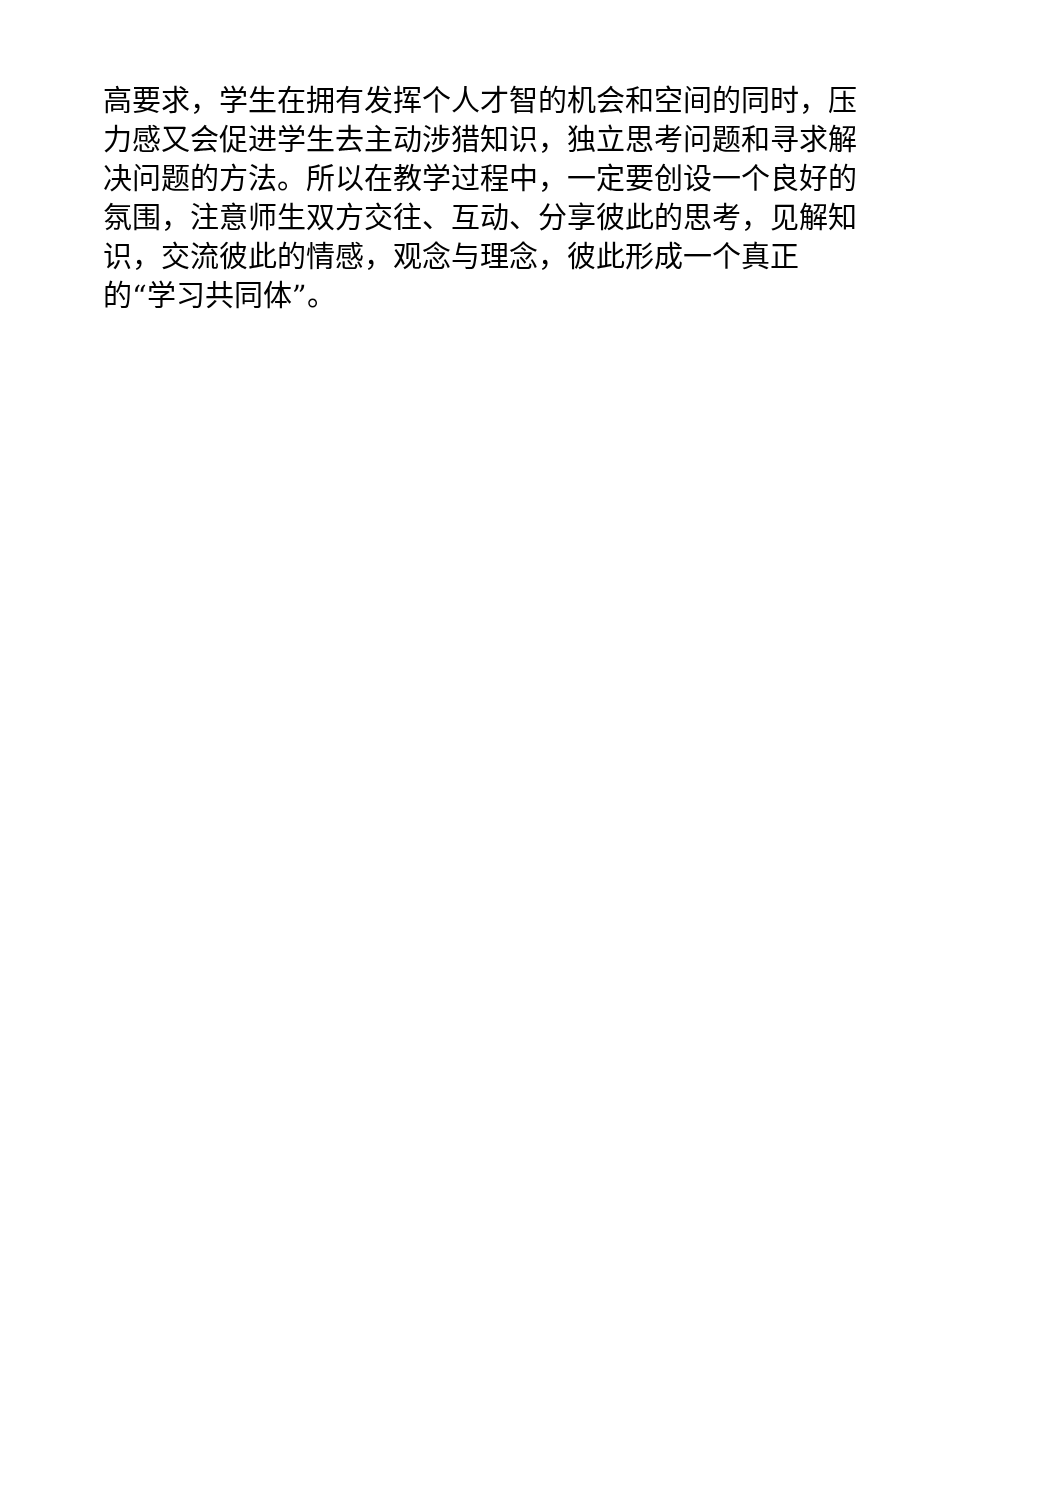高要求，学生在拥有发挥个人才智的机会和空间的同时，压
力感又会促进学生去主动涉猎知识，独立思考问题和寻求解
决问题的方法。所以在教学过程中，一定要创设一个良好的
氛围，注意师生双方交往、互动、分享彼此的思考，见解知
识，交流彼此的情感，观念与理念，彼此形成一个真正
的“学习共同体”。